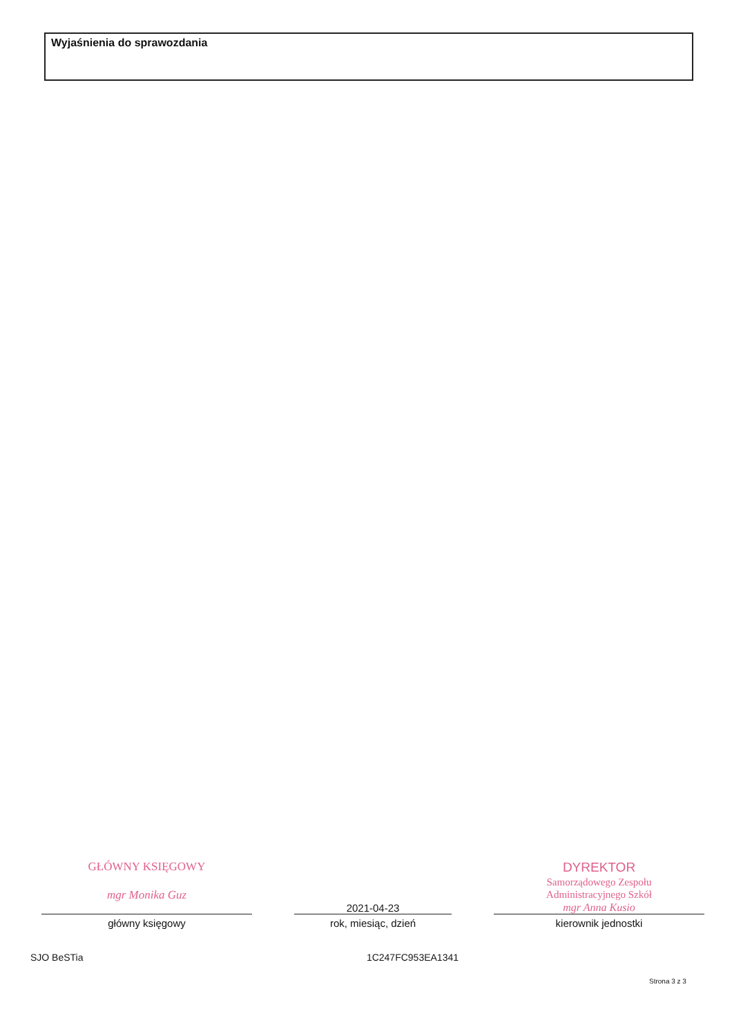Wyjaśnienia do sprawozdania
GŁÓWNY KSIĘGOWY
mgr Monika Guz
główny księgowy
2021-04-23
rok, miesiąc, dzień
DYREKTOR
Samorządowego Zespołu
Administracyjnego Szkół
mgr Anna Kusio
kierownik jednostki
SJO BeSTia 1C247FC953EA1341
Strona 3 z 3